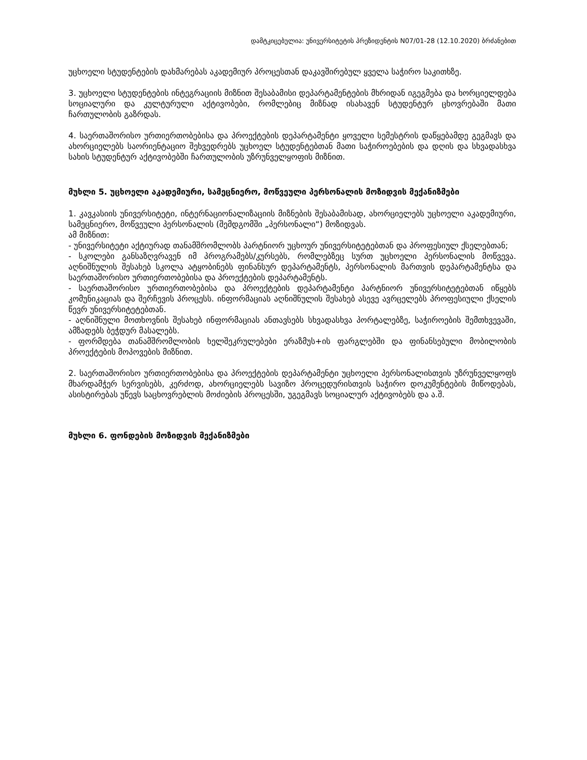დამტკიცებულია: უნივერსიტეტის პრეზიდენტის N07/01-28 (12.10.2020) ბრძანებით
უცხოელი სტუდენტების დახმარებას აკადემიურ პროცესთან დაკავშირებულ ყველა საჭირო საკითხზე.
3. უცხოელი სტუდენტების ინტეგრაციის მიზნით შესაბამისი დეპარტამენტების მხრიდან იგეგმება და ხორციელდება სოციალური და კულტურული აქტივობები, რომლებიც მიზნად ისახავენ სტუდენტურ ცხოვრებაში მათი ჩართულობის გაზრდას.
4. საერთაშორისო ურთიერთობებისა და პროექტების დეპარტამენტი ყოველი სემესტრის დაწყებამდე გეგმავს და ახორციელებს საორიენტაციო შეხვედრებს უცხოელ სტუდენტებთან მათი საჭიროებების და დღის და სხვადასხვა სახის სტუდენტურ აქტივობებში ჩართულობის უზრუნველყოფის მიზნით.
მუხლი 5. უცხოელი აკადემიური, სამეცნიერო, მოწვეული პერსონალის მოზიდვის მექანიზმები
1. კავკასიის უნივერსიტეტი, ინტერნაციონალიზაციის მიზნების შესაბამისად, ახორციელებს უცხოელი აკადემიური, სამეცნიერო, მოწვეული პერსონალის (შემდგომში „პერსონალი“) მოზიდვას.
ამ მიზნით:
- უნივერსიტეტი აქტიურად თანამშრომლობს პარტნიორ უცხოურ უნივერსიტეტებთან და პროფესიულ ქსელებთან;
- სკოლები განსაზღვრავენ იმ პროგრამებს/კურსებს, რომლებზეც სურთ უცხოელი პერსონალის მოწვევა. აღნიშნულის შესახებ სკოლა ატყობინებს ფინანსურ დეპარტამენტს, პერსონალის მართვის დეპარტამენტსა და საერთაშორისო ურთიერთობებისა და პროექტების დეპარტამენტს.
- საერთაშორისო ურთიერთობებისა და პროექტების დეპარტამენტი პარტნიორ უნივერსიტეტებთან იწყებს კომუნიკაციას და შერჩევის პროცესს. ინფორმაციას აღნიშნულის შესახებ ასევე ავრცელებს პროფესიული ქსელის წევრ უნივერსიტეტებთან.
- აღნიშნული მოთხოვნის შესახებ ინფორმაციას ანთავსებს სხვადასხვა პორტალებზე, საჭიროების შემთხვევაში, ამზადებს ბეჭდურ მასალებს.
- ფორმდება თანამშრომლობის ხელშეკრულებები ერაზმუს+ის ფარგლებში და ფინანსებული მობილობის პროექტების მოპოვების მიზნით.
2. საერთაშორისო ურთიერთობებისა და პროექტების დეპარტამენტი უცხოელი პერსონალისთვის უზრუნველყოფს მხარდამჭერ სერვისებს, კერძოდ, ახორციელებს სავიზო პროცედურისთვის საჭირო დოკუმენტების მიწოდებას, ასისტირებას უწევს საცხოვრებლის მოძიების პროცესში, უგეგმავს სოციალურ აქტივობებს და ა.შ.
მუხლი 6. ფონდების მოზიდვის მექანიზმები